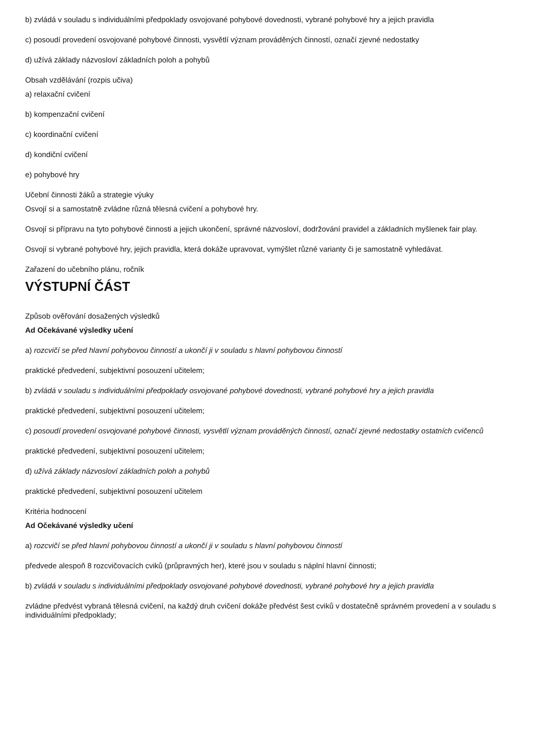b) zvládá v souladu s individuálními předpoklady osvojované pohybové dovednosti, vybrané pohybové hry a jejich pravidla
c) posoudí provedení osvojované pohybové činnosti, vysvětlí význam prováděných činností, označí zjevné nedostatky
d) užívá základy názvosloví základních poloh a pohybů
Obsah vzdělávání (rozpis učiva)
a) relaxační cvičení
b) kompenzační cvičení
c) koordinační cvičení
d) kondiční cvičení
e) pohybové hry
Učební činnosti žáků a strategie výuky
Osvojí si a samostatně zvládne různá tělesná cvičení a pohybové hry.
Osvojí si přípravu na tyto pohybové činnosti a jejich ukončení, správné názvosloví, dodržování pravidel a základních myšlenek fair play.
Osvojí si vybrané pohybové hry, jejich pravidla, která dokáže upravovat, vymýšlet různé varianty či je samostatně vyhledávat.
Zařazení do učebního plánu, ročník
VÝSTUPNÍ ČÁST
Způsob ověřování dosažených výsledků
Ad Očekávané výsledky učení
a) rozcvičí se před hlavní pohybovou činností a ukončí ji v souladu s hlavní pohybovou činností
praktické předvedení, subjektivní posouzení učitelem;
b) zvládá v souladu s individuálními předpoklady osvojované pohybové dovednosti, vybrané pohybové hry a jejich pravidla
praktické předvedení, subjektivní posouzení učitelem;
c) posoudí provedení osvojované pohybové činnosti, vysvětlí význam prováděných činností, označí zjevné nedostatky ostatních cvičenců
praktické předvedení, subjektivní posouzení učitelem;
d) užívá základy názvosloví základních poloh a pohybů
praktické předvedení, subjektivní posouzení učitelem
Kritéria hodnocení
Ad Očekávané výsledky učení
a) rozcvičí se před hlavní pohybovou činností a ukončí ji v souladu s hlavní pohybovou činností
předvede alespoň 8 rozcvičovacích cviků (průpravných her), které jsou v souladu s náplní hlavní činnosti;
b) zvládá v souladu s individuálními předpoklady osvojované pohybové dovednosti, vybrané pohybové hry a jejich pravidla
zvládne předvést vybraná tělesná cvičení, na každý druh cvičení dokáže předvést šest cviků v dostatečně správném provedení a v souladu s individuálními předpoklady;